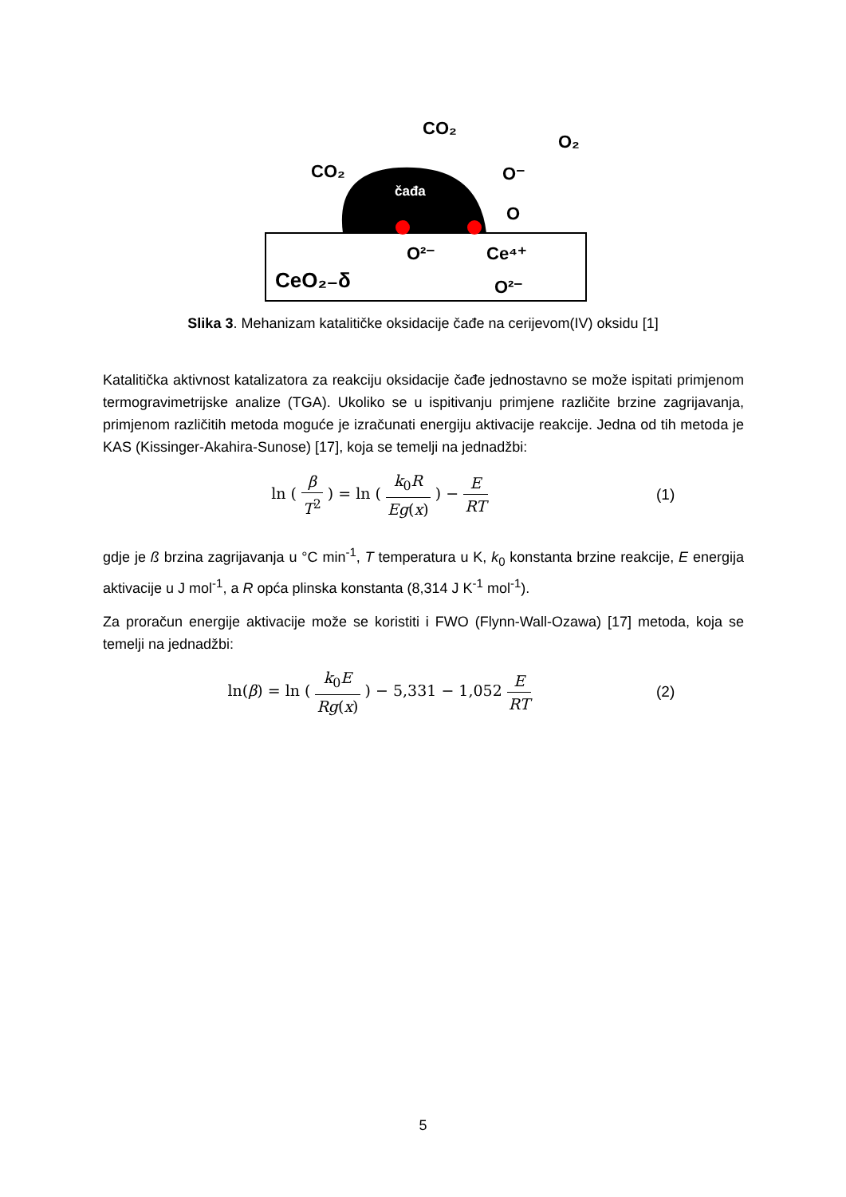čađa
CO₂
CO₂
O₂
O⁻
O
Ce⁴⁺
O²⁻
O²⁻
CeO₂₋δ
Slika 3. Mehanizam katalitičke oksidacije čađe na cerijevom(IV) oksidu [1]
Katalitička aktivnost katalizatora za reakciju oksidacije čađe jednostavno se može ispitati primjenom termogravimetrijske analize (TGA). Ukoliko se u ispitivanju primjene različite brzine zagrijavanja, primjenom različitih metoda moguće je izračunati energiju aktivacije reakcije. Jedna od tih metoda je KAS (Kissinger-Akahira-Sunose) [17], koja se temelji na jednadžbi:
ln ( β T<sup>2</sup> ) = ln ( k<sub>0</sub>R Eg(x) ) − E RT
(1)
gdje je ß brzina zagrijavanja u °C min<sup>-1</sup>, T temperatura u K, k<sub>0</sub> konstanta brzine reakcije, E energija aktivacije u J mol<sup>-1</sup>, a R opća plinska konstanta (8,314 J K<sup>-1</sup> mol<sup>-1</sup>).
Za proračun energije aktivacije može se koristiti i FWO (Flynn-Wall-Ozawa) [17] metoda, koja se temelji na jednadžbi:
ln(β) = ln ( k<sub>0</sub>E Rg(x) ) − 5,331 − 1,052 E RT
(2)
5